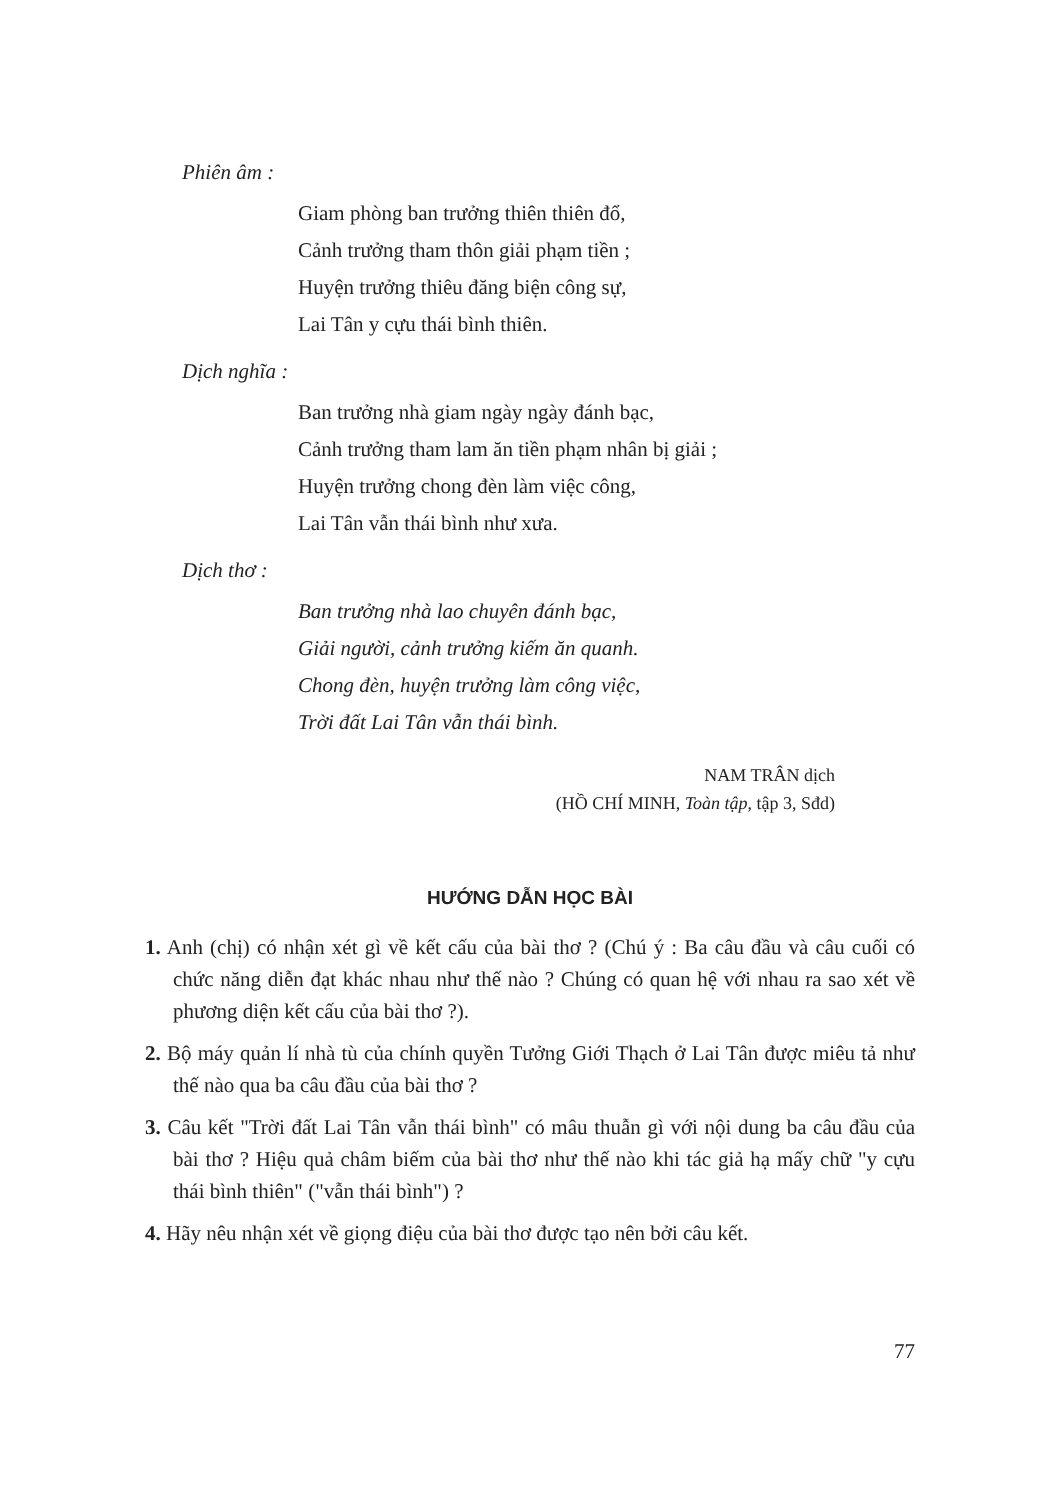Phiên âm :
Giam phòng ban trưởng thiên thiên đổ,
Cảnh trưởng tham thôn giải phạm tiền ;
Huyện trưởng thiêu đăng biện công sự,
Lai Tân y cựu thái bình thiên.
Dịch nghĩa :
Ban trưởng nhà giam ngày ngày đánh bạc,
Cảnh trưởng tham lam ăn tiền phạm nhân bị giải ;
Huyện trưởng chong đèn làm việc công,
Lai Tân vẫn thái bình như xưa.
Dịch thơ :
Ban trưởng nhà lao chuyên đánh bạc,
Giải người, cảnh trưởng kiếm ăn quanh.
Chong đèn, huyện trưởng làm công việc,
Trời đất Lai Tân vẫn thái bình.
NAM TRÂN dịch
(HỒ CHÍ MINH, Toàn tập, tập 3, Sđd)
HƯỚNG DẪN HỌC BÀI
1. Anh (chị) có nhận xét gì về kết cấu của bài thơ ? (Chú ý : Ba câu đầu và câu cuối có chức năng diễn đạt khác nhau như thế nào ? Chúng có quan hệ với nhau ra sao xét về phương diện kết cấu của bài thơ ?).
2. Bộ máy quản lí nhà tù của chính quyền Tưởng Giới Thạch ở Lai Tân được miêu tả như thế nào qua ba câu đầu của bài thơ ?
3. Câu kết "Trời đất Lai Tân vẫn thái bình" có mâu thuẫn gì với nội dung ba câu đầu của bài thơ ? Hiệu quả châm biếm của bài thơ như thế nào khi tác giả hạ mấy chữ "y cựu thái bình thiên" ("vẫn thái bình") ?
4. Hãy nêu nhận xét về giọng điệu của bài thơ được tạo nên bởi câu kết.
77